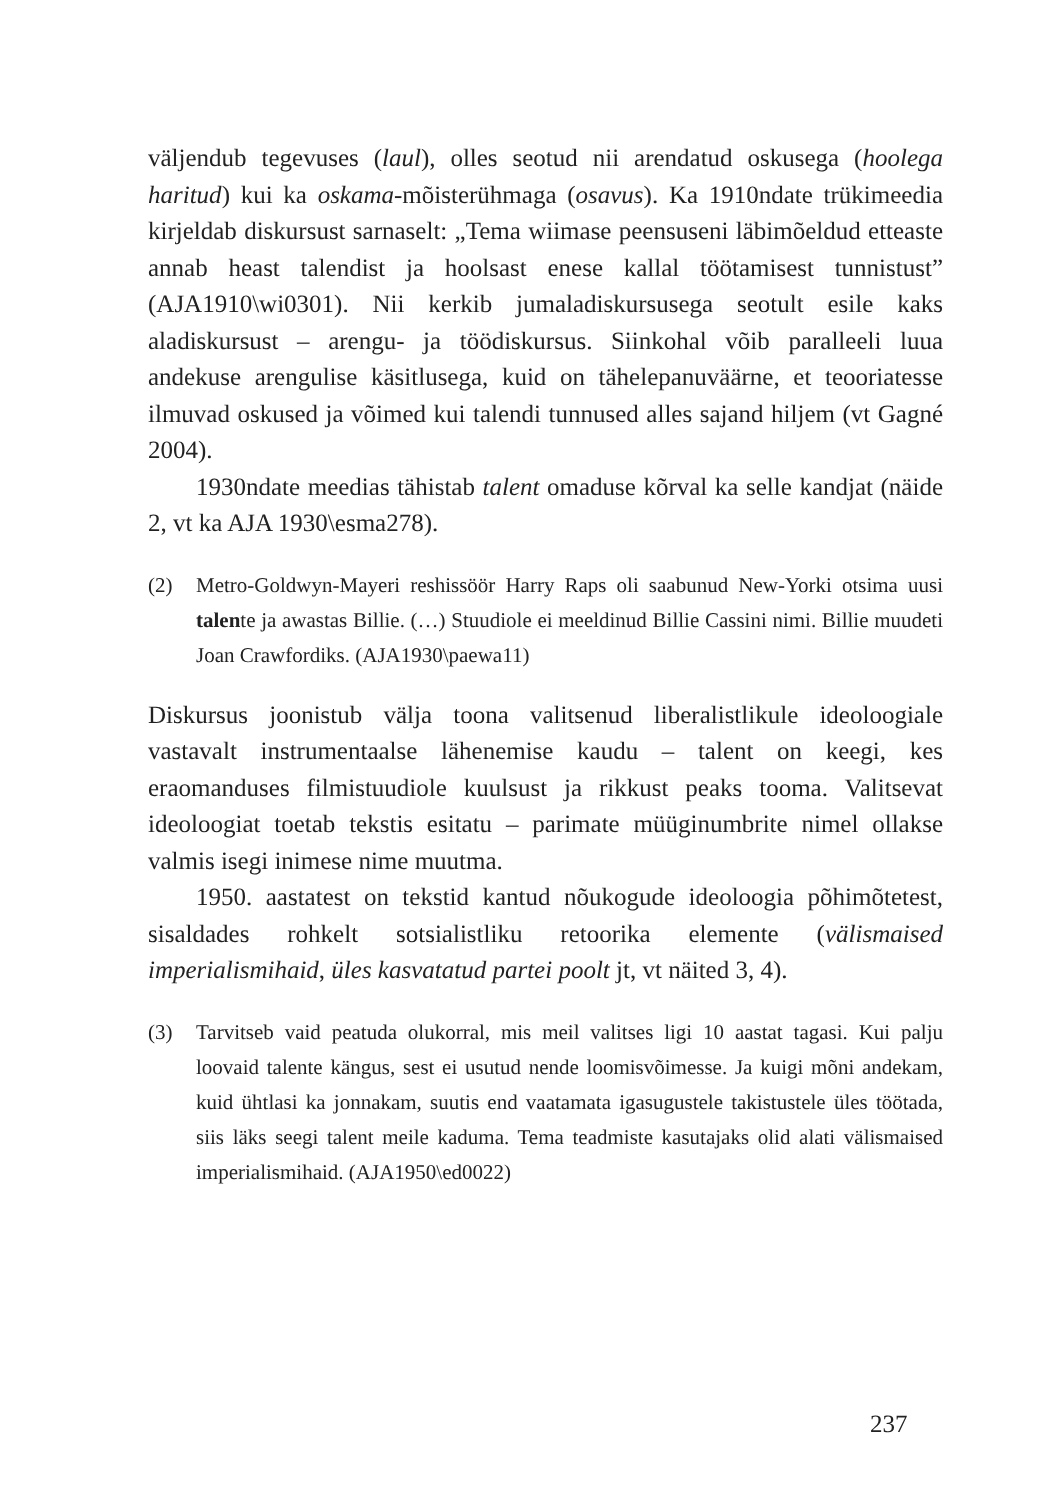väljendub tegevuses (laul), olles seotud nii arendatud oskusega (hoolega haritud) kui ka oskama-mõisterühmaga (osavus). Ka 1910ndate trükimeedia kirjeldab diskursust sarnaselt: „Tema wiimase peensuseni läbimõeldud etteaste annab heast talendist ja hoolsast enese kallal töötamisest tunnistust” (AJA1910\wi0301). Nii kerkib jumaladiskursusega seotult esile kaks aladiskursust – arengu- ja töödiskursus. Siinkohal võib paralleeli luua andekuse arengulise käsitlusega, kuid on tähelepanuväärne, et teooriatesse ilmuvad oskused ja võimed kui talendi tunnused alles sajand hiljem (vt Gagné 2004).
1930ndate meedias tähistab talent omaduse kõrval ka selle kandjat (näide 2, vt ka AJA 1930\esma278).
(2) Metro-Goldwyn-Mayeri reshissöör Harry Raps oli saabunud New-Yorki otsima uusi talente ja awastas Billie. (…) Stuudiole ei meeldinud Billie Cassini nimi. Billie muudeti Joan Crawfordiks. (AJA1930\paewa11)
Diskursus joonistub välja toona valitsenud liberalistlikule ideoloogiale vastavalt instrumentaalse lähenemise kaudu – talent on keegi, kes eraomanduses filmistuudiole kuulsust ja rikkust peaks tooma. Valitsevat ideoloogiat toetab tekstis esitatu – parimate müüginumbrite nimel ollakse valmis isegi inimese nime muutma.
1950. aastatest on tekstid kantud nõukogude ideoloogia põhimõtetest, sisaldades rohkelt sotsialistliku retoorika elemente (välismaised imperialismihaid, üles kasvatatud partei poolt jt, vt näited 3, 4).
(3) Tarvitseb vaid peatuda olukorral, mis meil valitses ligi 10 aastat tagasi. Kui palju loovaid talente kängus, sest ei usutud nende loomisvõimesse. Ja kuigi mõni andekam, kuid ühtlasi ka jonnakam, suutis end vaatamata igasugustele takistustele üles töötada, siis läks seegi talent meile kaduma. Tema teadmiste kasutajaks olid alati välismaised imperialismihaid. (AJA1950\ed0022)
237